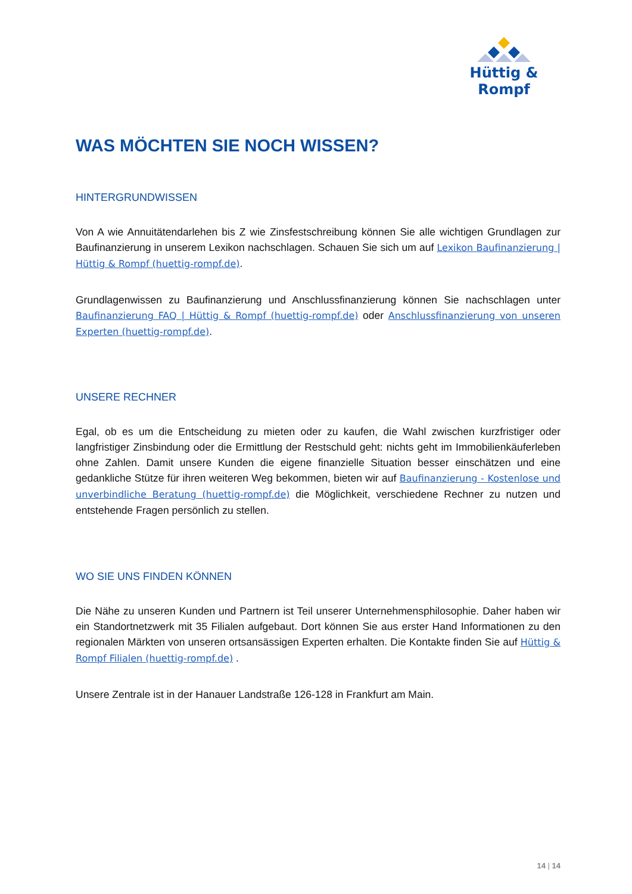Hüttig & Rompf
WAS MÖCHTEN SIE NOCH WISSEN?
HINTERGRUNDWISSEN
Von A wie Annuitätendarlehen bis Z wie Zinsfestschreibung können Sie alle wichtigen Grundlagen zur Baufinanzierung in unserem Lexikon nachschlagen. Schauen Sie sich um auf Lexikon Baufinanzierung | Hüttig & Rompf (huettig-rompf.de).
Grundlagenwissen zu Baufinanzierung und Anschlussfinanzierung können Sie nachschlagen unter Baufinanzierung FAQ | Hüttig & Rompf (huettig-rompf.de) oder Anschlussfinanzierung von unseren Experten (huettig-rompf.de).
UNSERE RECHNER
Egal, ob es um die Entscheidung zu mieten oder zu kaufen, die Wahl zwischen kurzfristiger oder langfristiger Zinsbindung oder die Ermittlung der Restschuld geht: nichts geht im Immobilienkäuferleben ohne Zahlen. Damit unsere Kunden die eigene finanzielle Situation besser einschätzen und eine gedankliche Stütze für ihren weiteren Weg bekommen, bieten wir auf Baufinanzierung - Kostenlose und unverbindliche Beratung (huettig-rompf.de) die Möglichkeit, verschiedene Rechner zu nutzen und entstehende Fragen persönlich zu stellen.
WO SIE UNS FINDEN KÖNNEN
Die Nähe zu unseren Kunden und Partnern ist Teil unserer Unternehmensphilosophie. Daher haben wir ein Standortnetzwerk mit 35 Filialen aufgebaut. Dort können Sie aus erster Hand Informationen zu den regionalen Märkten von unseren ortsansässigen Experten erhalten. Die Kontakte finden Sie auf Hüttig & Rompf Filialen (huettig-rompf.de) .
Unsere Zentrale ist in der Hanauer Landstraße 126-128 in Frankfurt am Main.
14 | 14